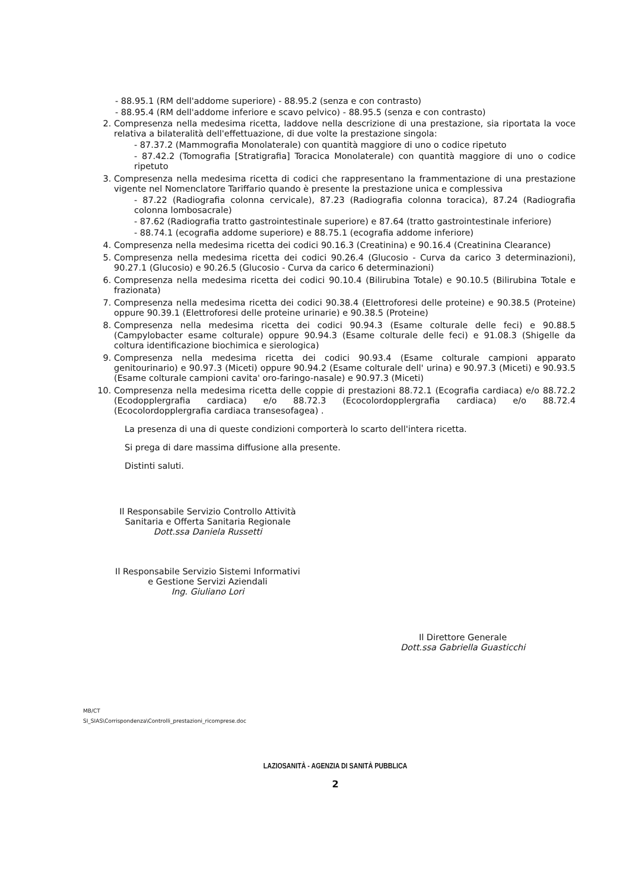- 88.95.1 (RM dell'addome superiore) - 88.95.2 (senza e con contrasto)
- 88.95.4 (RM dell'addome inferiore e scavo pelvico) - 88.95.5 (senza e con contrasto)
2. Compresenza nella medesima ricetta, laddove nella descrizione di una prestazione, sia riportata la voce relativa a bilateralità dell'effettuazione, di due volte la prestazione singola:
- 87.37.2 (Mammografia Monolaterale) con quantità maggiore di uno o codice ripetuto
- 87.42.2 (Tomografia [Stratigrafia] Toracica Monolaterale) con quantità maggiore di uno o codice ripetuto
3. Compresenza nella medesima ricetta di codici che rappresentano la frammentazione di una prestazione vigente nel Nomenclatore Tariffario quando è presente la prestazione unica e complessiva
- 87.22 (Radiografia colonna cervicale), 87.23 (Radiografia colonna toracica), 87.24 (Radiografia colonna lombosacrale)
- 87.62 (Radiografia tratto gastrointestinale superiore) e 87.64 (tratto gastrointestinale inferiore)
- 88.74.1 (ecografia addome superiore) e 88.75.1 (ecografia addome inferiore)
4. Compresenza nella medesima ricetta dei codici 90.16.3 (Creatinina) e 90.16.4 (Creatinina Clearance)
5. Compresenza nella medesima ricetta dei codici 90.26.4 (Glucosio - Curva da carico 3 determinazioni), 90.27.1 (Glucosio) e 90.26.5 (Glucosio - Curva da carico 6 determinazioni)
6. Compresenza nella medesima ricetta dei codici 90.10.4 (Bilirubina Totale) e 90.10.5 (Bilirubina Totale e frazionata)
7. Compresenza nella medesima ricetta dei codici 90.38.4 (Elettroforesi delle proteine) e 90.38.5 (Proteine) oppure 90.39.1 (Elettroforesi delle proteine urinarie) e 90.38.5 (Proteine)
8. Compresenza nella medesima ricetta dei codici 90.94.3 (Esame colturale delle feci) e 90.88.5 (Campylobacter esame colturale) oppure 90.94.3 (Esame colturale delle feci) e 91.08.3 (Shigelle da coltura identificazione biochimica e sierologica)
9. Compresenza nella medesima ricetta dei codici 90.93.4 (Esame colturale campioni apparato genitourinario) e 90.97.3 (Miceti) oppure 90.94.2 (Esame colturale dell' urina) e 90.97.3 (Miceti) e 90.93.5 (Esame colturale campioni cavita' oro-faringo-nasale) e 90.97.3 (Miceti)
10. Compresenza nella medesima ricetta delle coppie di prestazioni 88.72.1 (Ecografia cardiaca) e/o 88.72.2 (Ecodopplergrafia cardiaca) e/o 88.72.3 (Ecocolordopplergrafia cardiaca) e/o 88.72.4 (Ecocolordopplergrafia cardiaca transesofagea) .
La presenza di una di queste condizioni comporterà lo scarto dell'intera ricetta.
Si prega di dare massima diffusione alla presente.
Distinti saluti.
Il Responsabile Servizio Controllo Attività
Sanitaria e Offerta Sanitaria Regionale
Dott.ssa Daniela Russetti
Il Responsabile Servizio Sistemi Informativi
e Gestione Servizi Aziendali
Ing. Giuliano Lori
Il Direttore Generale
Dott.ssa Gabriella Guasticchi
MB/CT
SI_SIAS\Corrispondenza\Controlli_prestazioni_ricomprese.doc
LAZIOSANITÀ - AGENZIA DI SANITÀ PUBBLICA
2